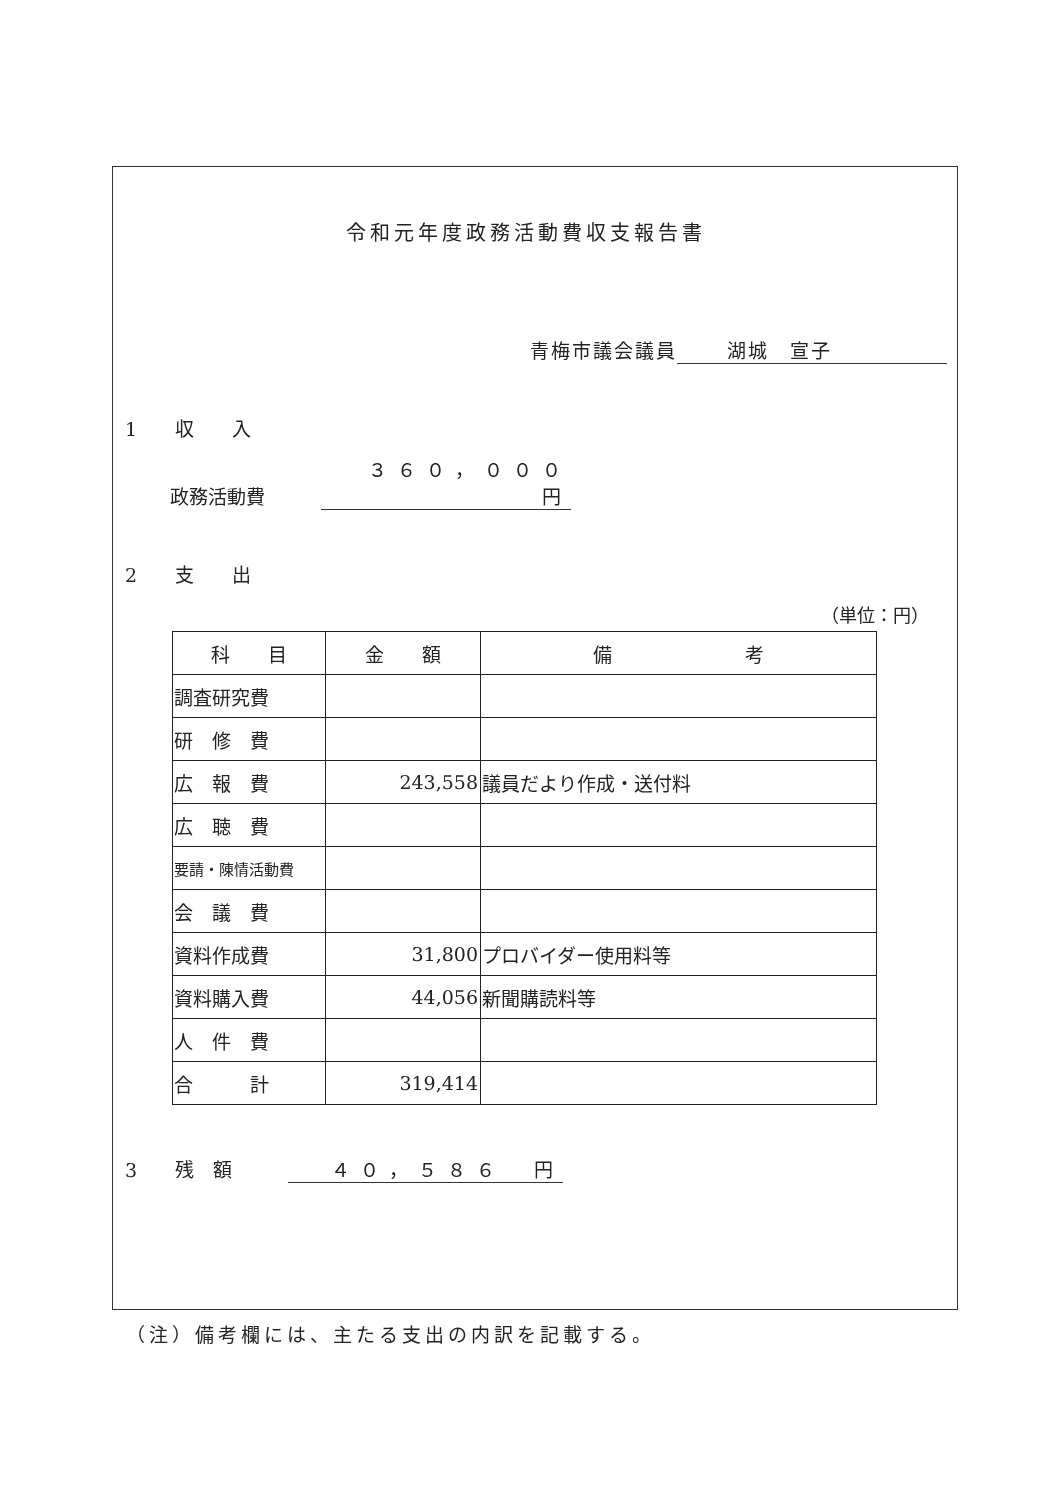令和元年度政務活動費収支報告書
青梅市議会議員 湖城　宣子
1　　収　　入
政務活動費 ３６０，０００　円
2　　支　　出
（単位：円）
| 科 目 | 金 額 | 備 考 |
| --- | --- | --- |
| 調査研究費 | | |
| 研 修 費 | | |
| 広 報 費 | 243,558 | 議員だより作成・送付料 |
| 広 聴 費 | | |
| 要請・陳情活動費 | | |
| 会 議 費 | | |
| 資料作成費 | 31,800 | プロバイダー使用料等 |
| 資料購入費 | 44,056 | 新聞購読料等 |
| 人 件 費 | | |
| 合 計 | 319,414 | |
3　　残　額 ４０，５８６　円
（注）備考欄には、主たる支出の内訳を記載する。